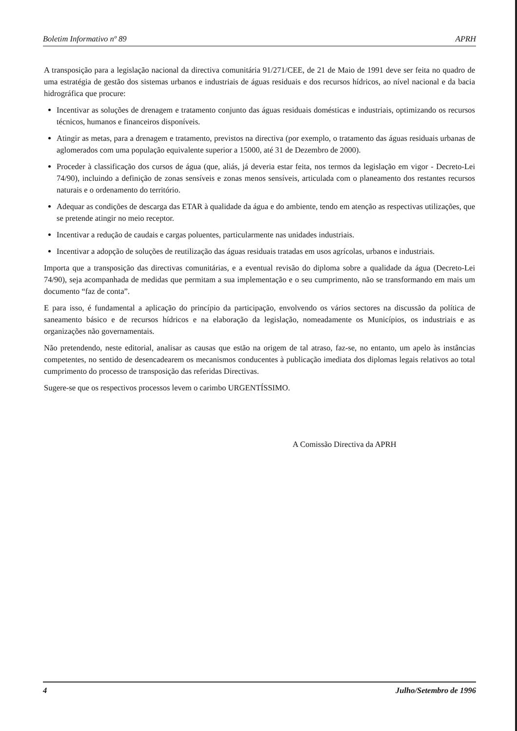Boletim Informativo nº 89 APRH
A transposição para a legislação nacional da directiva comunitária 91/271/CEE, de 21 de Maio de 1991 deve ser feita no quadro de uma estratégia de gestão dos sistemas urbanos e industriais de águas residuais e dos recursos hídricos, ao nível nacional e da bacia hidrográfica que procure:
Incentivar as soluções de drenagem e tratamento conjunto das águas residuais domésticas e industriais, optimizando os recursos técnicos, humanos e financeiros disponíveis.
Atingir as metas, para a drenagem e tratamento, previstos na directiva (por exemplo, o tratamento das águas residuais urbanas de aglomerados com uma população equivalente superior a 15000, até 31 de Dezembro de 2000).
Proceder à classificação dos cursos de água (que, aliás, já deveria estar feita, nos termos da legislação em vigor - Decreto-Lei 74/90), incluindo a definição de zonas sensíveis e zonas menos sensíveis, articulada com o planeamento dos restantes recursos naturais e o ordenamento do território.
Adequar as condições de descarga das ETAR à qualidade da água e do ambiente, tendo em atenção as respectivas utilizações, que se pretende atingir no meio receptor.
Incentivar a redução de caudais e cargas poluentes, particularmente nas unidades industriais.
Incentivar a adopção de soluções de reutilização das águas residuais tratadas em usos agrícolas, urbanos e industriais.
Importa que a transposição das directivas comunitárias, e a eventual revisão do diploma sobre a qualidade da água (Decreto-Lei 74/90), seja acompanhada de medidas que permitam a sua implementação e o seu cumprimento, não se transformando em mais um documento “faz de conta”.
E para isso, é fundamental a aplicação do princípio da participação, envolvendo os vários sectores na discussão da política de saneamento básico e de recursos hídricos e na elaboração da legislação, nomeadamente os Municípios, os industriais e as organizações não governamentais.
Não pretendendo, neste editorial, analisar as causas que estão na origem de tal atraso, faz-se, no entanto, um apelo às instâncias competentes, no sentido de desencadearem os mecanismos conducentes à publicação imediata dos diplomas legais relativos ao total cumprimento do processo de transposição das referidas Directivas.
Sugere-se que os respectivos processos levem o carimbo URGENTÍSSIMO.
A Comissão Directiva da APRH
4 Julho/Setembro de 1996